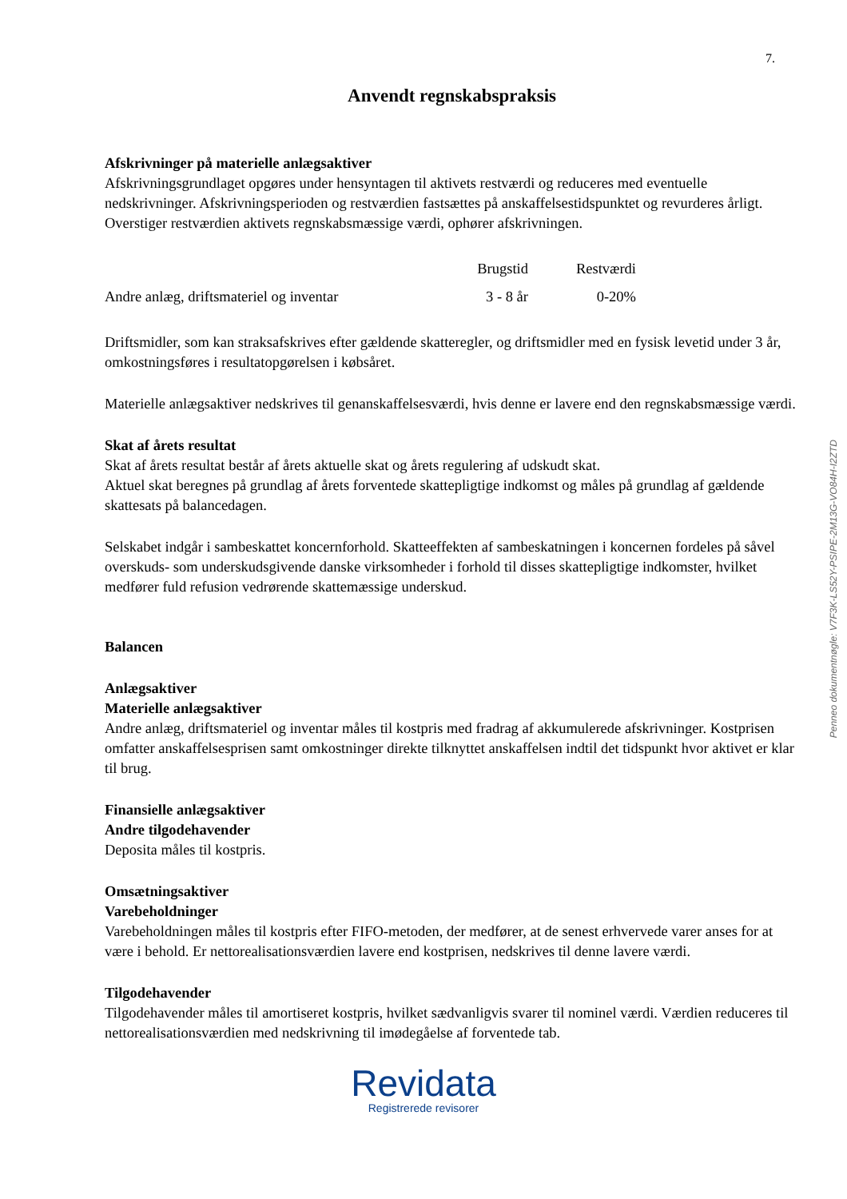7.
Anvendt regnskabspraksis
Afskrivninger på materielle anlægsaktiver
Afskrivningsgrundlaget opgøres under hensyntagen til aktivets restværdi og reduceres med eventuelle nedskrivninger. Afskrivningsperioden og restværdien fastsættes på anskaffelsestidspunktet og revurderes årligt. Overstiger restværdien aktivets regnskabsmæssige værdi, ophører afskrivningen.
| | Brugstid | Restværdi |
| --- | --- | --- |
| Andre anlæg, driftsmateriel og inventar | 3 - 8 år | 0-20% |
Driftsmidler, som kan straksafskrives efter gældende skatteregler, og driftsmidler med en fysisk levetid under 3 år, omkostningsføres i resultatopgørelsen i købsåret.
Materielle anlægsaktiver nedskrives til genanskaffelsesværdi, hvis denne er lavere end den regnskabsmæssige værdi.
Skat af årets resultat
Skat af årets resultat består af årets aktuelle skat og årets regulering af udskudt skat.
Aktuel skat beregnes på grundlag af årets forventede skattepligtige indkomst og måles på grundlag af gældende skattesats på balancedagen.
Selskabet indgår i sambeskattet koncernforhold. Skatteeffekten af sambeskatningen i koncernen fordeles på såvel overskuds- som underskudsgivende danske virksomheder i forhold til disses skattepligtige indkomster, hvilket medfører fuld refusion vedrørende skattemæssige underskud.
Balancen
Anlægsaktiver
Materielle anlægsaktiver
Andre anlæg, driftsmateriel og inventar måles til kostpris med fradrag af akkumulerede afskrivninger. Kostprisen omfatter anskaffelsesprisen samt omkostninger direkte tilknyttet anskaffelsen indtil det tidspunkt hvor aktivet er klar til brug.
Finansielle anlægsaktiver
Andre tilgodehavender
Deposita måles til kostpris.
Omsætningsaktiver
Varebeholdninger
Varebeholdningen måles til kostpris efter FIFO-metoden, der medfører, at de senest erhvervede varer anses for at være i behold. Er nettorealisationsværdien lavere end kostprisen, nedskrives til denne lavere værdi.
Tilgodehavender
Tilgodehavender måles til amortiseret kostpris, hvilket sædvanligvis svarer til nominel værdi. Værdien reduceres til nettorealisationsværdien med nedskrivning til imødegåelse af forventede tab.
Revidata
Registrerede revisorer
Penneo dokumentnøgle: V7F3K-LS52Y-PSIPE-2M13G-VO84H-I2ZTD